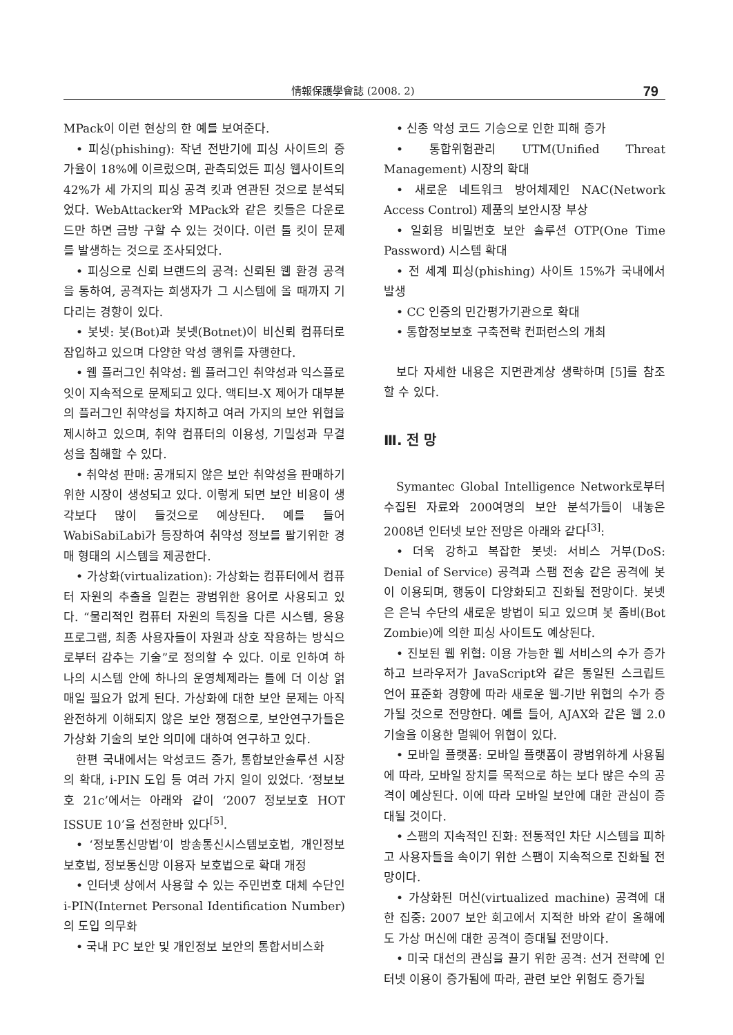情報保護學會誌 (2008. 2) 79
MPack이 이런 현상의 한 예를 보여준다.
• 피싱(phishing): 작년 전반기에 피싱 사이트의 증가율이 18%에 이르렀으며, 관측되었든 피싱 웹사이트의 42%가 세 가지의 피싱 공격 킷과 연관된 것으로 분석되었다. WebAttacker와 MPack와 같은 킷들은 다운로드만 하면 금방 구할 수 있는 것이다. 이런 툴 킷이 문제를 발생하는 것으로 조사되었다.
• 피싱으로 신뢰 브랜드의 공격: 신뢰된 웹 환경 공격을 통하여, 공격자는 희생자가 그 시스템에 올 때까지 기다리는 경향이 있다.
• 봇넷: 봇(Bot)과 봇넷(Botnet)이 비신뢰 컴퓨터로 잠입하고 있으며 다양한 악성 행위를 자행한다.
• 웹 플러그인 취약성: 웹 플러그인 취약성과 익스플로잇이 지속적으로 문제되고 있다. 액티브-X 제어가 대부분의 플러그인 취약성을 차지하고 여러 가지의 보안 위협을 제시하고 있으며, 취약 컴퓨터의 이용성, 기밀성과 무결성을 침해할 수 있다.
• 취약성 판매: 공개되지 않은 보안 취약성을 판매하기 위한 시장이 생성되고 있다. 이렇게 되면 보안 비용이 생각보다 많이 들것으로 예상된다. 예를 들어 WabiSabiLabi가 등장하여 취약성 정보를 팔기위한 경매 형태의 시스템을 제공한다.
• 가상화(virtualization): 가상화는 컴퓨터에서 컴퓨터 자원의 추출을 일컫는 광범위한 용어로 사용되고 있다. “물리적인 컴퓨터 자원의 특징을 다른 시스템, 응용프로그램, 최종 사용자들이 자원과 상호 작용하는 방식으로부터 감추는 기술”로 정의할 수 있다. 이로 인하여 하나의 시스템 안에 하나의 운영체제라는 틀에 더 이상 얽매일 필요가 없게 된다. 가상화에 대한 보안 문제는 아직 완전하게 이해되지 않은 보안 쟁점으로, 보안연구가들은 가상화 기술의 보안 의미에 대하여 연구하고 있다.
한편 국내에서는 악성코드 증가, 통합보안솔루션 시장의 확대, i-PIN 도입 등 여러 가지 일이 있었다. ‘정보보호 21c’에서는 아래와 같이 ‘2007 정보보호 HOT ISSUE 10’을 선정한바 있다<sup>[5]</sup>.
• ‘정보통신망법’이 방송통신시스템보호법, 개인정보보호법, 정보통신망 이용자 보호법으로 확대 개정
• 인터넷 상에서 사용할 수 있는 주민번호 대체 수단인 i-PIN(Internet Personal Identification Number)의 도입 의무화
• 국내 PC 보안 및 개인정보 보안의 통합서비스화
• 신종 악성 코드 기승으로 인한 피해 증가
• 통합위험관리 UTM(Unified Threat Management) 시장의 확대
• 새로운 네트워크 방어체제인 NAC(Network Access Control) 제품의 보안시장 부상
• 일회용 비밀번호 보안 솔루션 OTP(One Time Password) 시스템 확대
• 전 세계 피싱(phishing) 사이트 15%가 국내에서 발생
• CC 인증의 민간평가기관으로 확대
• 통합정보보호 구축전략 컨퍼런스의 개최
보다 자세한 내용은 지면관계상 생략하며 [5]를 참조할 수 있다.
Ⅲ. 전 망
Symantec Global Intelligence Network로부터 수집된 자료와 200여명의 보안 분석가들이 내놓은 2008년 인터넷 보안 전망은 아래와 같다<sup>[3]</sup>:
• 더욱 강하고 복잡한 봇넷: 서비스 거부(DoS: Denial of Service) 공격과 스팸 전송 같은 공격에 봇이 이용되며, 행동이 다양화되고 진화될 전망이다. 봇넷은 은닉 수단의 새로운 방법이 되고 있으며 봇 좀비(Bot Zombie)에 의한 피싱 사이트도 예상된다.
• 진보된 웹 위협: 이용 가능한 웹 서비스의 수가 증가하고 브라우저가 JavaScript와 같은 통일된 스크립트 언어 표준화 경향에 따라 새로운 웹-기반 위협의 수가 증가될 것으로 전망한다. 예를 들어, AJAX와 같은 웹 2.0 기술을 이용한 멀웨어 위협이 있다.
• 모바일 플랫폼: 모바일 플랫폼이 광범위하게 사용됨에 따라, 모바일 장치를 목적으로 하는 보다 많은 수의 공격이 예상된다. 이에 따라 모바일 보안에 대한 관심이 증대될 것이다.
• 스팸의 지속적인 진화: 전통적인 차단 시스템을 피하고 사용자들을 속이기 위한 스팸이 지속적으로 진화될 전망이다.
• 가상화된 머신(virtualized machine) 공격에 대한 집중: 2007 보안 회고에서 지적한 바와 같이 올해에도 가상 머신에 대한 공격이 증대될 전망이다.
• 미국 대선의 관심을 끌기 위한 공격: 선거 전략에 인터넷 이용이 증가됨에 따라, 관련 보안 위험도 증가될